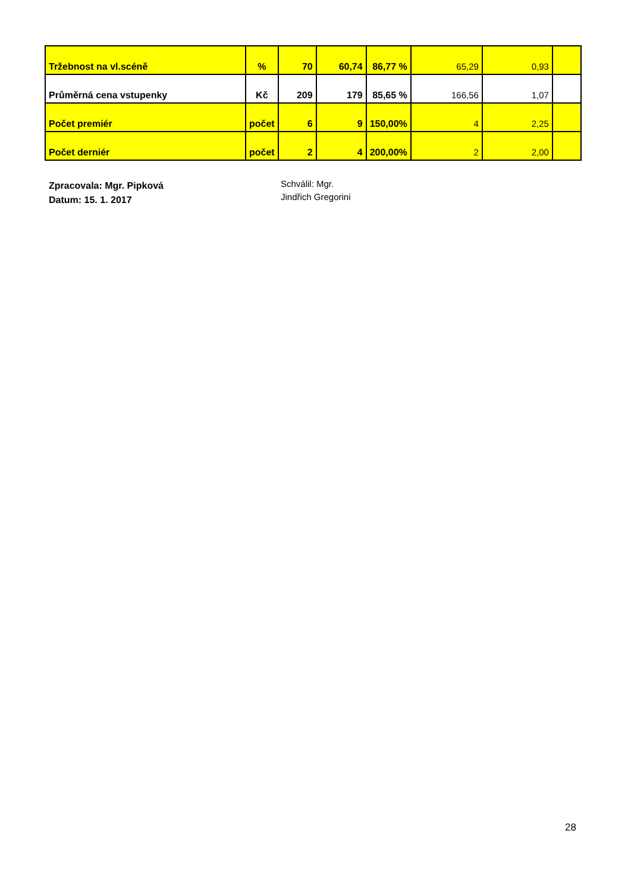| Tržebnost na vl.scéně | % | 70 | 60,74 | 86,77 % | 65,29 | 0,93 | |
| Průměrná cena vstupenky | Kč | 209 | 179 | 85,65 % | 166,56 | 1,07 | |
| Počet premiér | počet | 6 | 9 | 150,00% | 4 | 2,25 | |
| Počet derniér | počet | 2 | 4 | 200,00% | 2 | 2,00 | |
Zpracovala: Mgr. Pipková
Datum: 15. 1. 2017
Schválil: Mgr.
Jindřich Gregorini
28